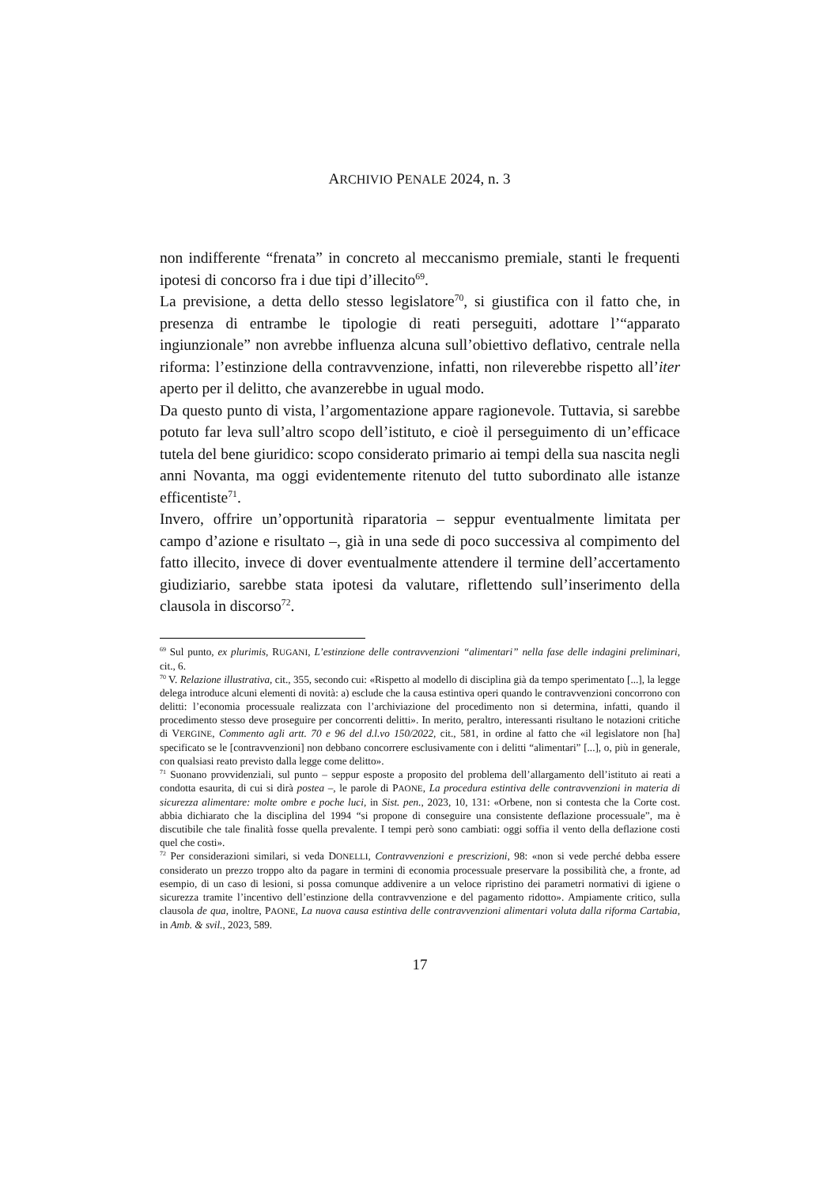ARCHIVIO PENALE 2024, n. 3
non indifferente “frenata” in concreto al meccanismo premiale, stanti le frequenti ipotesi di concorso fra i due tipi d’illecito<sup>69</sup>.
La previsione, a detta dello stesso legislatore<sup>70</sup>, si giustifica con il fatto che, in presenza di entrambe le tipologie di reati perseguiti, adottare l’“apparato ingiunzionale” non avrebbe influenza alcuna sull’obiettivo deflativo, centrale nella riforma: l’estinzione della contravvenzione, infatti, non rileverebbe rispetto all’iter aperto per il delitto, che avanzerebbe in ugual modo.
Da questo punto di vista, l’argomentazione appare ragionevole. Tuttavia, si sarebbe potuto far leva sull’altro scopo dell’istituto, e cioè il perseguimento di un’efficace tutela del bene giuridico: scopo considerato primario ai tempi della sua nascita negli anni Novanta, ma oggi evidentemente ritenuto del tutto subordinato alle istanze efficentiste<sup>71</sup>.
Invero, offrire un’opportunità riparatoria – seppur eventualmente limitata per campo d’azione e risultato –, già in una sede di poco successiva al compimento del fatto illecito, invece di dover eventualmente attendere il termine dell’accertamento giudiziario, sarebbe stata ipotesi da valutare, riflettendo sull’inserimento della clausola in discorso<sup>72</sup>.
<sup>69</sup> Sul punto, ex plurimis, RUGANI, L’estinzione delle contravvenzioni “alimentari” nella fase delle indagini preliminari, cit., 6.
<sup>70</sup> V. Relazione illustrativa, cit., 355, secondo cui: «Rispetto al modello di disciplina già da tempo sperimentato [...], la legge delega introduce alcuni elementi di novità: a) esclude che la causa estintiva operi quando le contravvenzioni concorrono con delitti: l’economia processuale realizzata con l’archiviazione del procedimento non si determina, infatti, quando il procedimento stesso deve proseguire per concorrenti delitti». In merito, peraltro, interessanti risultano le notazioni critiche di VERGINE, Commento agli artt. 70 e 96 del d.l.vo 150/2022, cit., 581, in ordine al fatto che «il legislatore non [ha] specificato se le [contravvenzioni] non debbano concorrere esclusivamente con i delitti “alimentari” [...], o, più in generale, con qualsiasi reato previsto dalla legge come delitto».
<sup>71</sup> Suonano provvidenziali, sul punto – seppur esposte a proposito del problema dell’allargamento dell’istituto ai reati a condotta esaurita, di cui si dirà postea –, le parole di PAONE, La procedura estintiva delle contravvenzioni in materia di sicurezza alimentare: molte ombre e poche luci, in Sist. pen., 2023, 10, 131: «Orbene, non si contesta che la Corte cost. abbia dichiarato che la disciplina del 1994 “si propone di conseguire una consistente deflazione processuale”, ma è discutibile che tale finalità fosse quella prevalente. I tempi però sono cambiati: oggi soffia il vento della deflazione costi quel che costi».
<sup>72</sup> Per considerazioni similari, si veda DONELLI, Contravvenzioni e prescrizioni, 98: «non si vede perché debba essere considerato un prezzo troppo alto da pagare in termini di economia processuale preservare la possibilità che, a fronte, ad esempio, di un caso di lesioni, si possa comunque addivenire a un veloce ripristino dei parametri normativi di igiene o sicurezza tramite l’incentivo dell’estinzione della contravvenzione e del pagamento ridotto». Ampiamente critico, sulla clausola de qua, inoltre, PAONE, La nuova causa estintiva delle contravvenzioni alimentari voluta dalla riforma Cartabia, in Amb. & svil., 2023, 589.
17